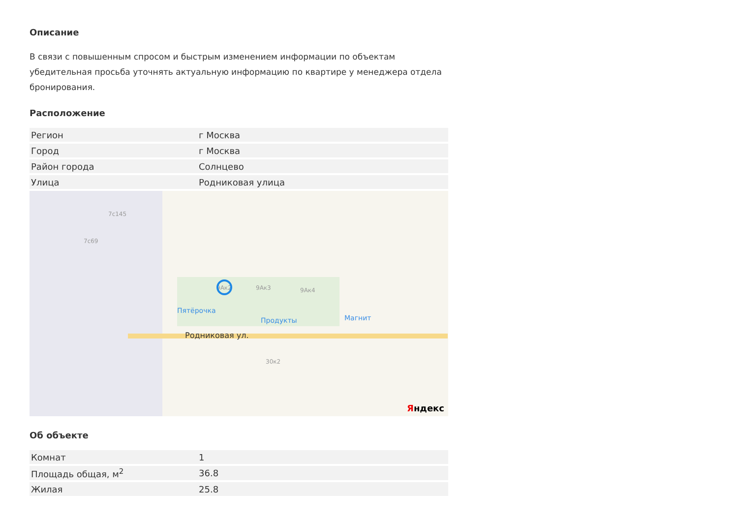Описание
В связи с повышенным спросом и быстрым изменением информации по объектам убедительная просьба уточнять актуальную информацию по квартире у менеджера отдела бронирования.
Расположение
| Регион | г Москва |
| Город | г Москва |
| Район города | Солнцево |
| Улица | Родниковая улица |
7с69
7с145
9Ак2 9Ак3 9Ак4
Пятёрочка
Продукты Магнит
Родниковая ул.
30к2
Яндекс
Об объекте
| Комнат | 1 |
| Площадь общая, м<sup>2</sup> | 36.8 |
| Жилая | 25.8 |